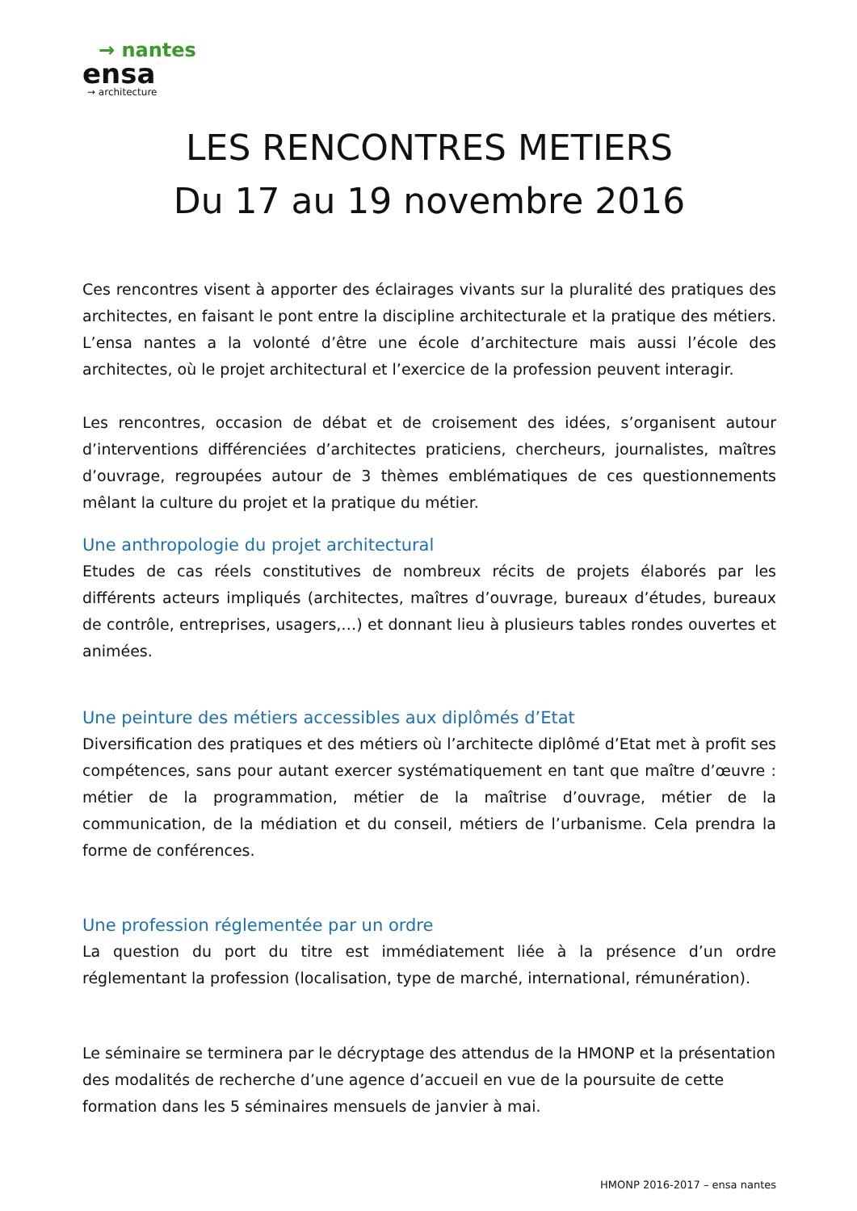→ nantes
ensa
→ architecture
LES RENCONTRES METIERS
Du 17 au 19 novembre 2016
Ces rencontres visent à apporter des éclairages vivants sur la pluralité des pratiques des architectes, en faisant le pont entre la discipline architecturale et la pratique des métiers. L’ensa nantes a la volonté d’être une école d’architecture mais aussi l’école des architectes, où le projet architectural et l’exercice de la profession peuvent interagir.
Les rencontres, occasion de débat et de croisement des idées, s’organisent autour d’interventions différenciées d’architectes praticiens, chercheurs, journalistes, maîtres d’ouvrage, regroupées autour de 3 thèmes emblématiques de ces questionnements mêlant la culture du projet et la pratique du métier.
Une anthropologie du projet architectural
Etudes de cas réels constitutives de nombreux récits de projets élaborés par les différents acteurs impliqués (architectes, maîtres d’ouvrage, bureaux d’études, bureaux de contrôle, entreprises, usagers,…) et donnant lieu à plusieurs tables rondes ouvertes et animées.
Une peinture des métiers accessibles aux diplômés d’Etat
Diversification des pratiques et des métiers où l’architecte diplômé d’Etat met à profit ses compétences, sans pour autant exercer systématiquement en tant que maître d’œuvre : métier de la programmation, métier de la maîtrise d’ouvrage, métier de la communication, de la médiation et du conseil, métiers de l’urbanisme. Cela prendra la forme de conférences.
Une profession réglementée par un ordre
La question du port du titre est immédiatement liée à la présence d’un ordre réglementant la profession (localisation, type de marché, international, rémunération).
Le séminaire se terminera par le décryptage des attendus de la HMONP et la présentation des modalités de recherche d’une agence d’accueil en vue de la poursuite de cette formation dans les 5 séminaires mensuels de janvier à mai.
HMONP 2016-2017 – ensa nantes